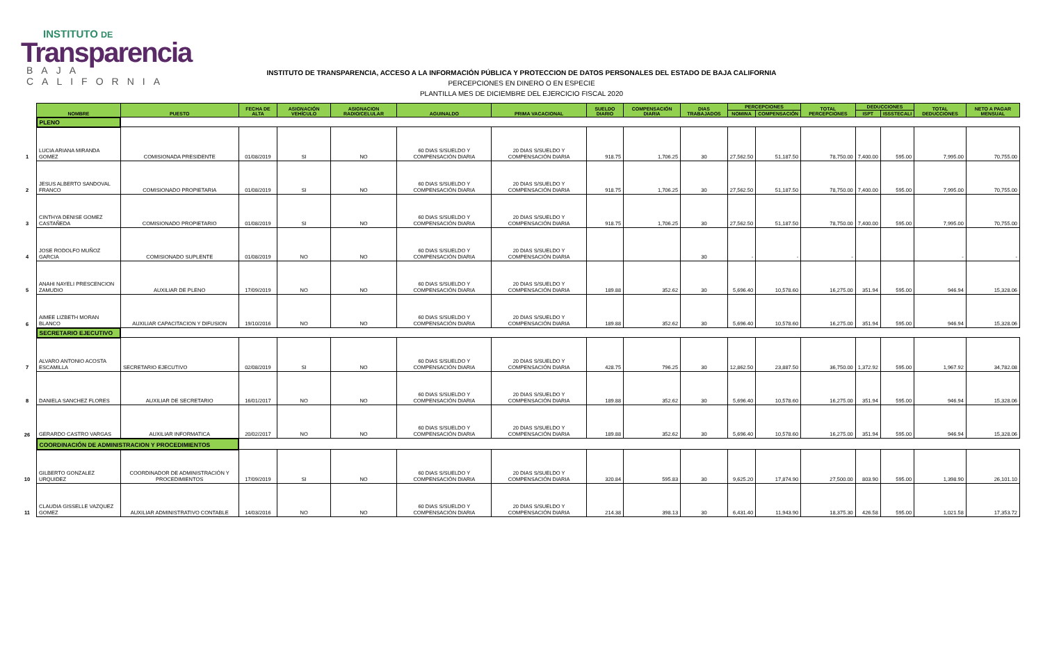INSTITUTO DE
Transparencia
BAJA CALIFORNIA
INSTITUTO DE TRANSPARENCIA, ACCESO A LA INFORMACIÓN PÚBLICA Y PROTECCION DE DATOS PERSONALES DEL ESTADO DE BAJA CALIFORNIA
PERCEPCIONES EN DINERO O EN ESPECIE
PLANTILLA MES DE DICIEMBRE DEL EJERCICIO FISCAL 2020
| | NOMBRE | PUESTO | FECHA DE ALTA | ASIGNACIÓN VEHÍCULO | ASIGNACION RADIO/CELULAR | AGUINALDO | PRIMA VACACIONAL | SUELDO DIARIO | COMPENSACIÓN DIARIA | DIAS TRABAJADOS | PERCEPCIONES | | TOTAL PERCEPCIONES | DEDUCCIONES | | TOTAL DEDUCCIONES | NETO A PAGAR MENSUAL |
| | | | | | | | | | | | NOMINA | COMPENSACIÓN | | ISPT | ISSSTECALI | | |
| | PLENO | | | | | | | | | | | | | | | | |
| 1 | LUCIA ARIANA MIRANDA GOMEZ | COMISIONADA PRESIDENTE | 01/08/2019 | SI | NO | 60 DIAS S/SUELDO Y COMPENSACIÓN DIARIA | 20 DIAS S/SUELDO Y COMPENSACIÓN DIARIA | 918.75 | 1,706.25 | 30 | 27,562.50 | 51,187.50 | 78,750.00 | 7,400.00 | 595.00 | 7,995.00 | 70,755.00 |
| 2 | JESUS ALBERTO SANDOVAL FRANCO | COMISIONADO PROPIETARIA | 01/08/2019 | SI | NO | 60 DIAS S/SUELDO Y COMPENSACIÓN DIARIA | 20 DIAS S/SUELDO Y COMPENSACIÓN DIARIA | 918.75 | 1,706.25 | 30 | 27,562.50 | 51,187.50 | 78,750.00 | 7,400.00 | 595.00 | 7,995.00 | 70,755.00 |
| 3 | CINTHYA DENISE GOMEZ CASTAÑEDA | COMISIONADO PROPIETARIO | 01/08/2019 | SI | NO | 60 DIAS S/SUELDO Y COMPENSACIÓN DIARIA | 20 DIAS S/SUELDO Y COMPENSACIÓN DIARIA | 918.75 | 1,706.25 | 30 | 27,562.50 | 51,187.50 | 78,750.00 | 7,400.00 | 595.00 | 7,995.00 | 70,755.00 |
| 4 | JOSE RODOLFO MUÑOZ GARCIA | COMISIONADO SUPLENTE | 01/08/2019 | NO | NO | 60 DIAS S/SUELDO Y COMPENSACIÓN DIARIA | 20 DIAS S/SUELDO Y COMPENSACIÓN DIARIA | | | 30 | - | - | - | | | - | - |
| 5 | ANAHI NAYELI PRESCENCION ZAMUDIO | AUXILIAR DE PLENO | 17/09/2019 | NO | NO | 60 DIAS S/SUELDO Y COMPENSACIÓN DIARIA | 20 DIAS S/SUELDO Y COMPENSACIÓN DIARIA | 189.88 | 352.62 | 30 | 5,696.40 | 10,578.60 | 16,275.00 | 351.94 | 595.00 | 946.94 | 15,328.06 |
| 6 | AIMEE LIZBETH MORAN BLANCO | AUXILIAR CAPACITACION Y DIFUSION | 19/10/2016 | NO | NO | 60 DIAS S/SUELDO Y COMPENSACIÓN DIARIA | 20 DIAS S/SUELDO Y COMPENSACIÓN DIARIA | 189.88 | 352.62 | 30 | 5,696.40 | 10,578.60 | 16,275.00 | 351.94 | 595.00 | 946.94 | 15,328.06 |
| | SECRETARIO EJECUTIVO | | | | | | | | | | | | | | | | |
| 7 | ALVARO ANTONIO ACOSTA ESCAMILLA | SECRETARIO EJECUTIVO | 02/08/2019 | SI | NO | 60 DIAS S/SUELDO Y COMPENSACIÓN DIARIA | 20 DIAS S/SUELDO Y COMPENSACIÓN DIARIA | 428.75 | 796.25 | 30 | 12,862.50 | 23,887.50 | 36,750.00 | 1,372.92 | 595.00 | 1,967.92 | 34,782.08 |
| 8 | DANIELA SANCHEZ FLORES | AUXILIAR DE SECRETARIO | 16/01/2017 | NO | NO | 60 DIAS S/SUELDO Y COMPENSACIÓN DIARIA | 20 DIAS S/SUELDO Y COMPENSACIÓN DIARIA | 189.88 | 352.62 | 30 | 5,696.40 | 10,578.60 | 16,275.00 | 351.94 | 595.00 | 946.94 | 15,328.06 |
| 26 | GERARDO CASTRO VARGAS | AUXILIAR INFORMATICA | 20/02/2017 | NO | NO | 60 DIAS S/SUELDO Y COMPENSACIÓN DIARIA | 20 DIAS S/SUELDO Y COMPENSACIÓN DIARIA | 189.88 | 352.62 | 30 | 5,696.40 | 10,578.60 | 16,275.00 | 351.94 | 595.00 | 946.94 | 15,328.06 |
| | COORDINACIÓN DE ADMINISTRACION Y PROCEDIMIENTOS | | | | | | | | | | | | | | | | |
| 10 | GILBERTO GONZALEZ URQUIDEZ | COORDINADOR DE ADMINISTRACIÓN Y PROCEDIMIENTOS | 17/09/2019 | SI | NO | 60 DIAS S/SUELDO Y COMPENSACIÓN DIARIA | 20 DIAS S/SUELDO Y COMPENSACIÓN DIARIA | 320.84 | 595.83 | 30 | 9,625.20 | 17,874.90 | 27,500.00 | 803.90 | 595.00 | 1,398.90 | 26,101.10 |
| 11 | CLAUDIA GISSELLE VAZQUEZ GOMEZ | AUXILIAR ADMINISTRATIVO CONTABLE | 14/03/2016 | NO | NO | 60 DIAS S/SUELDO Y COMPENSACIÓN DIARIA | 20 DIAS S/SUELDO Y COMPENSACIÓN DIARIA | 214.38 | 398.13 | 30 | 6,431.40 | 11,943.90 | 18,375.30 | 426.58 | 595.00 | 1,021.58 | 17,353.72 |